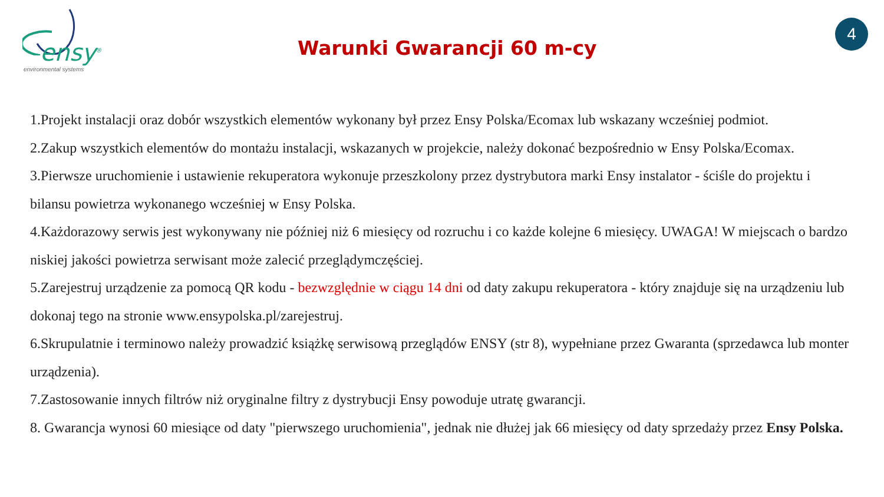ensy<sup>®</sup>
environmental systems
Warunki Gwarancji 60 m-cy
4
1.Projekt instalacji oraz dobór wszystkich elementów wykonany był przez Ensy Polska/Ecomax lub wskazany wcześniej podmiot.
2.Zakup wszystkich elementów do montażu instalacji, wskazanych w projekcie, należy dokonać bezpośrednio w Ensy Polska/Ecomax.
3.Pierwsze uruchomienie i ustawienie rekuperatora wykonuje przeszkolony przez dystrybutora marki Ensy instalator - ściśle do projektu i bilansu powietrza wykonanego wcześniej w Ensy Polska.
4.Każdorazowy serwis jest wykonywany nie później niż 6 miesięcy od rozruchu i co każde kolejne 6 miesięcy. UWAGA! W miejscach o bardzo niskiej jakości powietrza serwisant może zalecić przeglądymczęściej.
5.Zarejestruj urządzenie za pomocą QR kodu - bezwzględnie w ciągu 14 dni od daty zakupu rekuperatora - który znajduje się na urządzeniu lub dokonaj tego na stronie www.ensypolska.pl/zarejestruj.
6.Skrupulatnie i terminowo należy prowadzić książkę serwisową przeglądów ENSY (str 8), wypełniane przez Gwaranta (sprzedawca lub monter urządzenia).
7.Zastosowanie innych filtrów niż oryginalne filtry z dystrybucji Ensy powoduje utratę gwarancji.
8. Gwarancja wynosi 60 miesiące od daty "pierwszego uruchomienia", jednak nie dłużej jak 66 miesięcy od daty sprzedaży przez Ensy Polska.